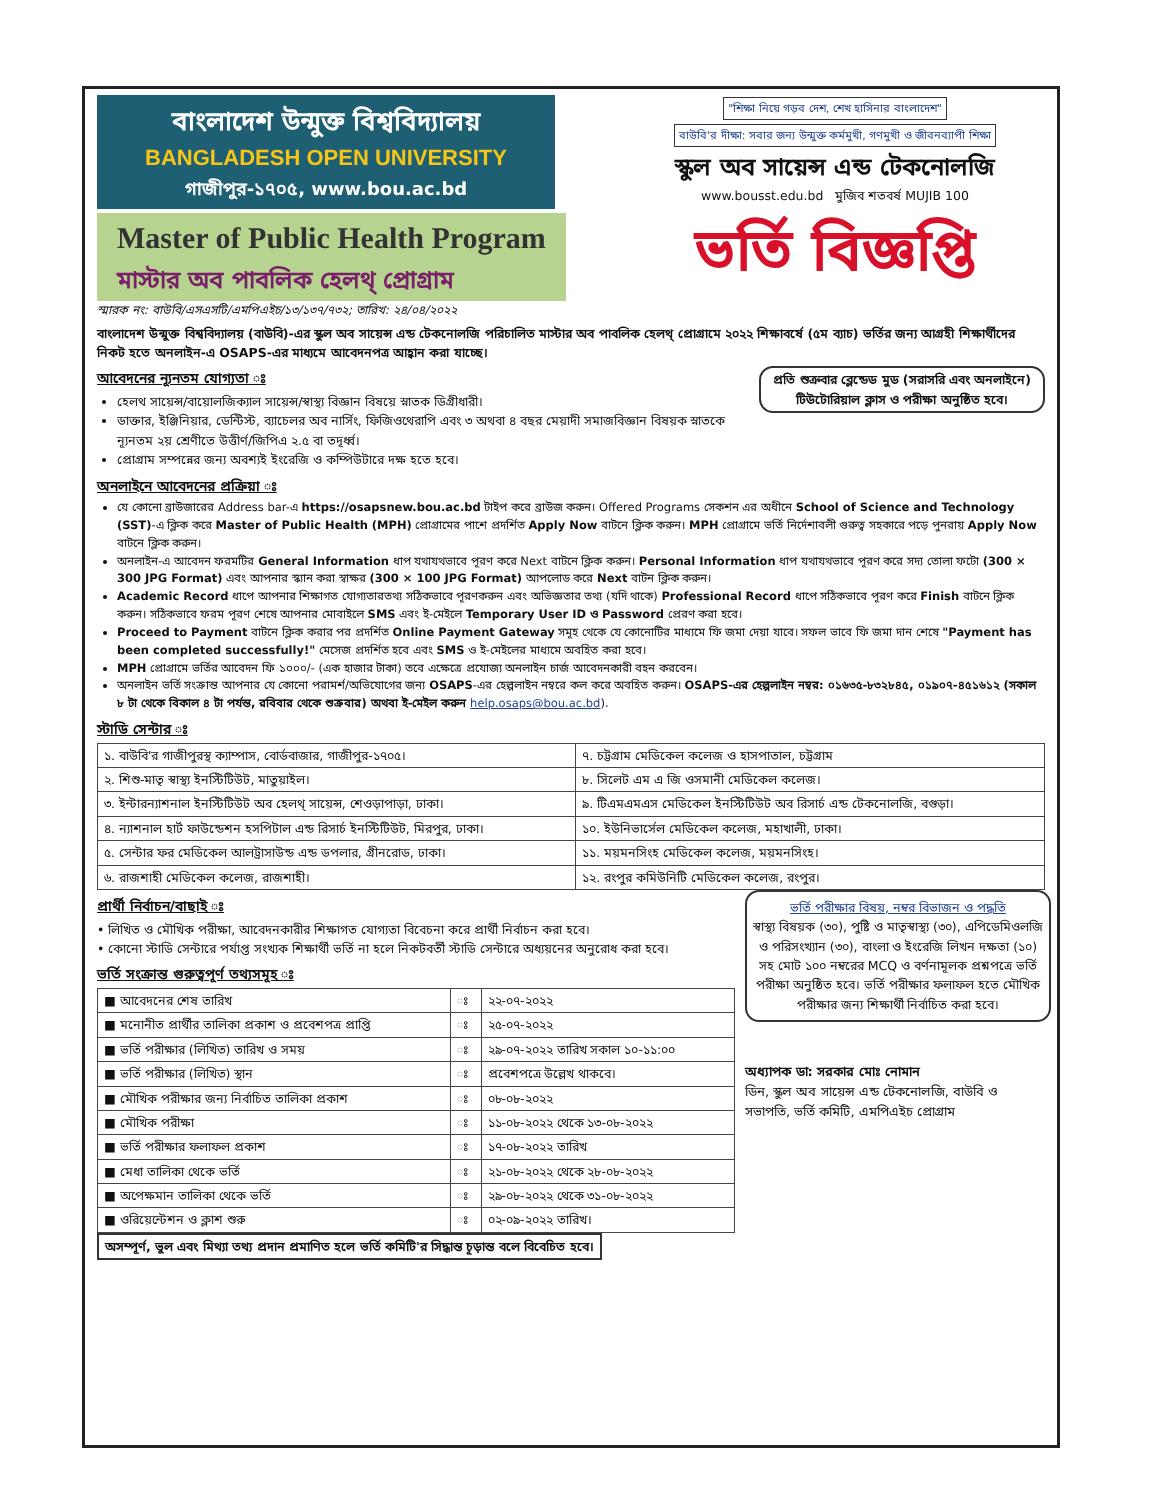বাংলাদেশ উন্মুক্ত বিশ্ববিদ্যালয়
BANGLADESH OPEN UNIVERSITY
গাজীপুর-১৭০৫, www.bou.ac.bd
Master of Public Health Program
মাস্টার অব পাবলিক হেলথ্ প্রোগ্রাম
স্মারক নং: বাউবি/এসএসটি/এমপিএইচ/১৩/১৩৭/৭৩২; তারিখ: ২৪/০৪/২০২২
"শিক্ষা নিয়ে গড়ব দেশ, শেখ হাসিনার বাংলাদেশ" বাউবি'র দীক্ষা: সবার জন্য উন্মুক্ত কর্মমুখী, গণমুখী ও জীবনব্যাপী শিক্ষা
স্কুল অব সায়েন্স এন্ড টেকনোলজি
www.bousst.edu.bd মুজিব শতবর্ষ MUJIB 100
ভর্তি বিজ্ঞপ্তি
বাংলাদেশ উন্মুক্ত বিশ্ববিদ্যালয় (বাউবি)-এর স্কুল অব সায়েন্স এন্ড টেকনোলজি পরিচালিত মাস্টার অব পাবলিক হেলথ্ প্রোগ্রামে ২০২২ শিক্ষাবর্ষে (৫ম ব্যাচ) ভর্তির জন্য আগ্রহী শিক্ষার্থীদের নিকট হতে অনলাইন-এ OSAPS-এর মাধ্যমে আবেদনপত্র আহ্বান করা যাচ্ছে।
প্রতি শুক্রবার ব্লেন্ডেড মুড (সরাসরি এবং অনলাইনে)
টিউটোরিয়াল ক্লাস ও পরীক্ষা অনুষ্ঠিত হবে।
আবেদনের ন্যূনতম যোগ্যতা ঃ
হেলথ সায়েন্স/বায়োলজিক্যাল সায়েন্স/স্বাস্থ্য বিজ্ঞান বিষয়ে স্নাতক ডিগ্রীধারী।
ডাক্তার, ইঞ্জিনিয়ার, ডেন্টিস্ট, ব্যাচেলর অব নার্সিং, ফিজিওথেরাপি এবং ৩ অথবা ৪ বছর মেয়াদী সমাজবিজ্ঞান বিষয়ক স্নাতকে ন্যূনতম ২য় শ্রেণীতে উত্তীর্ণ/জিপিএ ২.৫ বা তদূর্ধ্ব।
প্রোগ্রাম সম্পন্নের জন্য অবশ্যই ইংরেজি ও কম্পিউটারে দক্ষ হতে হবে।
অনলাইনে আবেদনের প্রক্রিয়া ঃ
যে কোনো ব্রাউজারের Address bar-এ https://osapsnew.bou.ac.bd টাইপ করে ব্রাউজ করুন। Offered Programs সেকশন এর অধীনে School of Science and Technology (SST)-এ ক্লিক করে Master of Public Health (MPH) প্রোগ্রামের পাশে প্রদর্শিত Apply Now বাটনে ক্লিক করুন। MPH প্রোগ্রামে ভর্তি নির্দেশাবলী গুরুত্ব সহকারে পড়ে পুনরায় Apply Now বাটনে ক্লিক করুন।
অনলাইন-এ আবেদন ফরমটির General Information ধাপ যথাযথভাবে পূরণ করে Next বাটনে ক্লিক করুন। Personal Information ধাপ যথাযথভাবে পূরণ করে সদ্য তোলা ফটো (300 × 300 JPG Format) এবং আপনার স্ক্যান করা স্বাক্ষর (300 × 100 JPG Format) আপলোড করে Next বাটন ক্লিক করুন।
Academic Record ধাপে আপনার শিক্ষাগত যোগ্যতারতথ্য সঠিকভাবে পূরণকরুন এবং অভিজ্ঞতার তথ্য (যদি থাকে) Professional Record ধাপে সঠিকভাবে পূরণ করে Finish বাটনে ক্লিক করুন। সঠিকভাবে ফরম পূরণ শেষে আপনার মোবাইলে SMS এবং ই-মেইলে Temporary User ID ও Password প্রেরণ করা হবে।
Proceed to Payment বাটনে ক্লিক করার পর প্রদর্শিত Online Payment Gateway সমূহ থেকে যে কোনোটির মাধ্যমে ফি জমা দেয়া যাবে। সফল ভাবে ফি জমা দান শেষে "Payment has been completed successfully!" মেসেজ প্রদর্শিত হবে এবং SMS ও ই-মেইলের মাধ্যমে অবহিত করা হবে।
MPH প্রোগ্রামে ভর্তির আবেদন ফি ১০০০/- (এক হাজার টাকা) তবে এক্ষেত্রে প্রযোজ্য অনলাইন চার্জ আবেদনকারী বহন করবেন।
অনলাইন ভর্তি সংক্রান্ত আপনার যে কোনো পরামর্শ/অভিযোগের জন্য OSAPS-এর হেল্পলাইন নম্বরে কল করে অবহিত করুন। OSAPS-এর হেল্পলাইন নম্বর: ০১৬৩৫-৮৩২৮৪৫, ০১৯০৭-৪৫১৬১২ (সকাল ৮ টা থেকে বিকাল ৪ টা পর্যন্ত, রবিবার থেকে শুক্রবার) অথবা ই-মেইল করুন help.osaps@bou.ac.bd).
স্টাডি সেন্টার ঃ
| ১. বাউবি'র গাজীপুরস্থ ক্যাম্পাস, বোর্ডবাজার, গাজীপুর-১৭০৫। | ৭. চট্টগ্রাম মেডিকেল কলেজ ও হাসপাতাল, চট্টগ্রাম |
| ২. শিশু-মাতৃ স্বাস্থ্য ইনস্টিটিউট, মাতুয়াইল। | ৮. সিলেট এম এ জি ওসমানী মেডিকেল কলেজ। |
| ৩. ইন্টারন্যাশনাল ইনস্টিটিউট অব হেলথ্ সায়েন্স, শেওড়াপাড়া, ঢাকা। | ৯. টিএমএমএস মেডিকেল ইনস্টিটিউট অব রিসার্চ এন্ড টেকনোলজি, বগুড়া। |
| ৪. ন্যাশনাল হার্ট ফাউন্ডেশন হসপিটাল এন্ড রিসার্চ ইনস্টিটিউট, মিরপুর, ঢাকা। | ১০. ইউনিভার্সেল মেডিকেল কলেজ, মহাখালী, ঢাকা। |
| ৫. সেন্টার ফর মেডিকেল আলট্রাসাউন্ড এন্ড ডপলার, গ্রীনরোড, ঢাকা। | ১১. ময়মনসিংহ মেডিকেল কলেজ, ময়মনসিংহ। |
| ৬. রাজশাহী মেডিকেল কলেজ, রাজশাহী। | ১২. রংপুর কমিউনিটি মেডিকেল কলেজ, রংপুর। |
প্রার্থী নির্বাচন/বাছাই ঃ
• লিখিত ও মৌখিক পরীক্ষা, আবেদনকারীর শিক্ষাগত যোগ্যতা বিবেচনা করে প্রার্থী নির্বাচন করা হবে।
• কোনো স্টাডি সেন্টারে পর্যাপ্ত সংখ্যক শিক্ষার্থী ভর্তি না হলে নিকটবর্তী স্টাডি সেন্টারে অধ্যয়নের অনুরোধ করা হবে।
ভর্তি সংক্রান্ত গুরুত্বপূর্ণ তথ্যসমূহ ঃ
| ■ আবেদনের শেষ তারিখ | ঃ | ২২-০৭-২০২২ |
| ■ মনোনীত প্রার্থীর তালিকা প্রকাশ ও প্রবেশপত্র প্রাপ্তি | ঃ | ২৫-০৭-২০২২ |
| ■ ভর্তি পরীক্ষার (লিখিত) তারিখ ও সময় | ঃ | ২৯-০৭-২০২২ তারিখ সকাল ১০-১১:০০ |
| ■ ভর্তি পরীক্ষার (লিখিত) স্থান | ঃ | প্রবেশপত্রে উল্লেখ থাকবে। |
| ■ মৌখিক পরীক্ষার জন্য নির্বাচিত তালিকা প্রকাশ | ঃ | ০৮-০৮-২০২২ |
| ■ মৌখিক পরীক্ষা | ঃ | ১১-০৮-২০২২ থেকে ১৩-০৮-২০২২ |
| ■ ভর্তি পরীক্ষার ফলাফল প্রকাশ | ঃ | ১৭-০৮-২০২২ তারিখ |
| ■ মেধা তালিকা থেকে ভর্তি | ঃ | ২১-০৮-২০২২ থেকে ২৮-০৮-২০২২ |
| ■ অপেক্ষমান তালিকা থেকে ভর্তি | ঃ | ২৯-০৮-২০২২ থেকে ৩১-০৮-২০২২ |
| ■ ওরিয়েন্টেশন ও ক্লাশ শুরু | ঃ | ০২-০৯-২০২২ তারিখ। |
ভর্তি পরীক্ষার বিষয়, নম্বর বিভাজন ও পদ্ধতি
স্বাস্থ্য বিষয়ক (৩০), পুষ্টি ও মাতৃস্বাস্থ্য (৩০), এপিডেমিওলজি ও পরিসংখ্যান (৩০), বাংলা ও ইংরেজি লিখন দক্ষতা (১০) সহ মোট ১০০ নম্বরের MCQ ও বর্ণনামূলক প্রশ্নপত্রে ভর্তি পরীক্ষা অনুষ্ঠিত হবে। ভর্তি পরীক্ষার ফলাফল হতে মৌখিক পরীক্ষার জন্য শিক্ষার্থী নির্বাচিত করা হবে।
অধ্যাপক ডা: সরকার মোঃ নোমান
ডিন, স্কুল অব সায়েন্স এন্ড টেকনোলজি, বাউবি ও সভাপতি, ভর্তি কমিটি, এমপিএইচ প্রোগ্রাম
অসম্পূর্ণ, ভুল এবং মিথ্যা তথ্য প্রদান প্রমাণিত হলে ভর্তি কমিটি'র সিদ্ধান্ত চূড়ান্ত বলে বিবেচিত হবে।